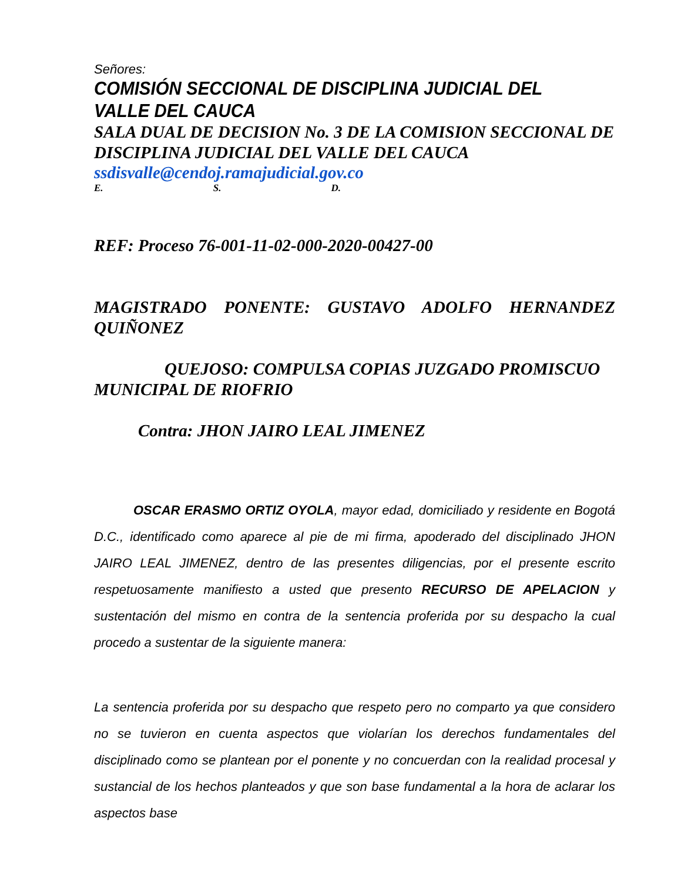Señores:
COMISIÓN SECCIONAL DE DISCIPLINA JUDICIAL DEL VALLE DEL CAUCA
SALA DUAL DE DECISION No. 3 DE LA COMISION SECCIONAL DE DISCIPLINA JUDICIAL DEL VALLE DEL CAUCA
ssdisvalle@cendoj.ramajudicial.gov.co
E. S. D.
REF: Proceso 76-001-11-02-000-2020-00427-00
MAGISTRADO PONENTE: GUSTAVO ADOLFO HERNANDEZ QUIÑONEZ
QUEJOSO: COMPULSA COPIAS JUZGADO PROMISCUO MUNICIPAL DE RIOFRIO
Contra: JHON JAIRO LEAL JIMENEZ
OSCAR ERASMO ORTIZ OYOLA, mayor edad, domiciliado y residente en Bogotá D.C., identificado como aparece al pie de mi firma, apoderado del disciplinado JHON JAIRO LEAL JIMENEZ, dentro de las presentes diligencias, por el presente escrito respetuosamente manifiesto a usted que presento RECURSO DE APELACION y sustentación del mismo en contra de la sentencia proferida por su despacho la cual procedo a sustentar de la siguiente manera:
La sentencia proferida por su despacho que respeto pero no comparto ya que considero no se tuvieron en cuenta aspectos que violarían los derechos fundamentales del disciplinado como se plantean por el ponente y no concuerdan con la realidad procesal y sustancial de los hechos planteados y que son base fundamental a la hora de aclarar los aspectos base